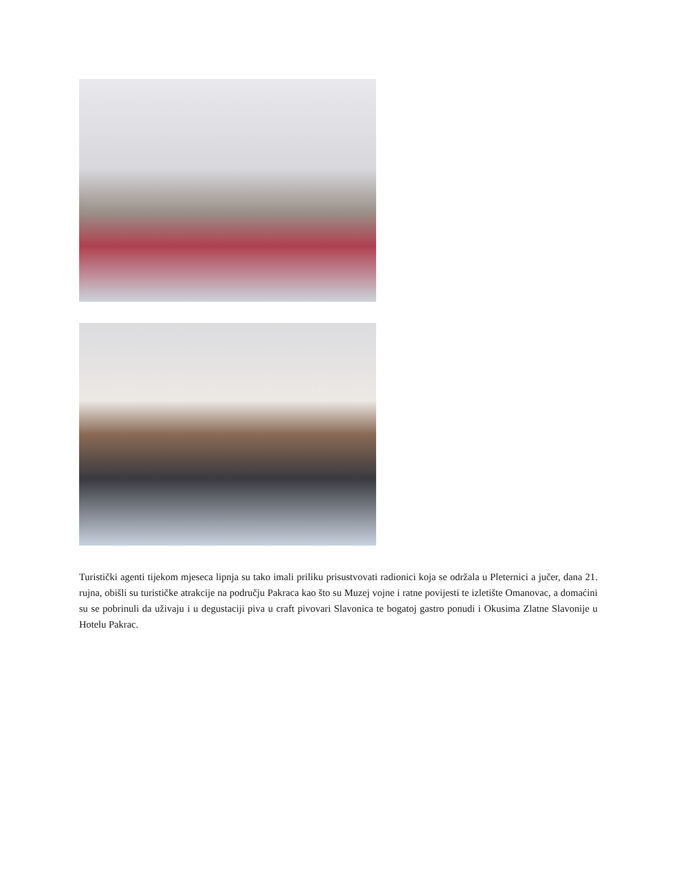Turistički agenti tijekom mjeseca lipnja su tako imali priliku prisustvovati radionici koja se održala u Pleternici a jučer, dana 21. rujna, obišli su turističke atrakcije na području Pakraca kao što su Muzej vojne i ratne povijesti te izletište Omanovac, a domaćini su se pobrinuli da uživaju i u degustaciji piva u craft pivovari Slavonica te bogatoj gastro ponudi i Okusima Zlatne Slavonije u Hotelu Pakrac.